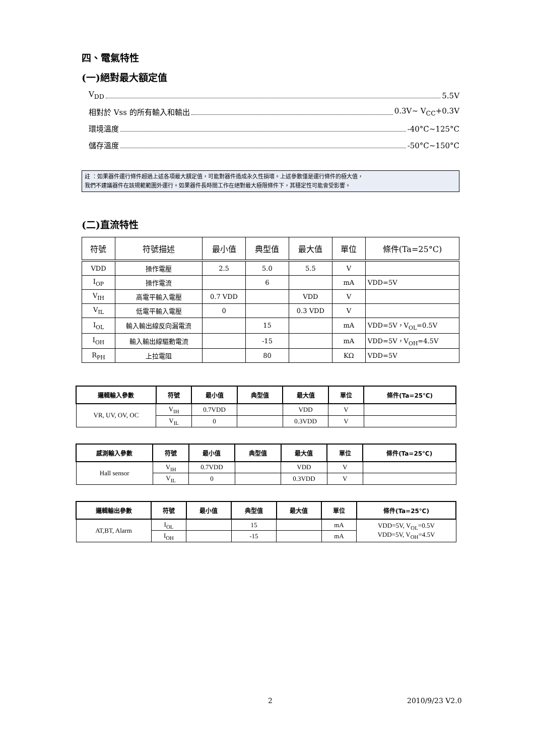四、電氣特性
(一)絕對最大額定值
V<sub>DD</sub> 5.5V
相對於 Vss 的所有輸入和輸出 0.3V~ V<sub>CC</sub>+0.3V
環境溫度 -40°C~125°C
儲存溫度 -50°C~150°C
註 ：如果器件運行條件超過上述各項最大額定值，可能對器件造成永久性損壞。上述參數僅是運行條件的極大值，
我們不建議器件在該規範範圍外運行。如果器件長時間工作在絕對最大極限條件下，其穩定性可能會受影響。
(二)直流特性
| 符號 | 符號描述 | 最小值 | 典型值 | 最大值 | 單位 | 條件(Ta=25°C) |
| --- | --- | --- | --- | --- | --- | --- |
| VDD | 操作電壓 | 2.5 | 5.0 | 5.5 | V | |
| I<sub>OP</sub> | 操作電流 | | 6 | | mA | VDD=5V |
| V<sub>IH</sub> | 高電平輸入電壓 | 0.7 VDD | | VDD | V | |
| V<sub>IL</sub> | 低電平輸入電壓 | 0 | | 0.3 VDD | V | |
| I<sub>OL</sub> | 輸入輸出線反向漏電流 | | 15 | | mA | VDD=5V，V<sub>OL</sub>=0.5V |
| I<sub>OH</sub> | 輸入輸出線驅動電流 | | -15 | | mA | VDD=5V，V<sub>OH</sub>=4.5V |
| R<sub>PH</sub> | 上拉電阻 | | 80 | | KΩ | VDD=5V |
| 邏輯輸入參數 | 符號 | 最小值 | 典型值 | 最大值 | 單位 | 條件(Ta=25℃) |
| --- | --- | --- | --- | --- | --- | --- |
| VR, UV, OV, OC | V<sub>IH</sub> | 0.7VDD | | VDD | V | |
| | V<sub>IL</sub> | 0 | | 0.3VDD | V | |
| 感測輸入參數 | 符號 | 最小值 | 典型值 | 最大值 | 單位 | 條件(Ta=25℃) |
| --- | --- | --- | --- | --- | --- | --- |
| Hall sensor | V<sub>IH</sub> | 0.7VDD | | VDD | V | |
| | V<sub>IL</sub> | 0 | | 0.3VDD | V | |
| 邏輯輸出參數 | 符號 | 最小值 | 典型值 | 最大值 | 單位 | 條件(Ta=25℃) |
| --- | --- | --- | --- | --- | --- | --- |
| AT,BT, Alarm | I<sub>OL</sub> | | 15 | | mA | VDD=5V, V<sub>OL</sub>=0.5V VDD=5V, V<sub>OH</sub>=4.5V |
| | I<sub>OH</sub> | | -15 | | mA | |
2 2010/9/23 V2.0